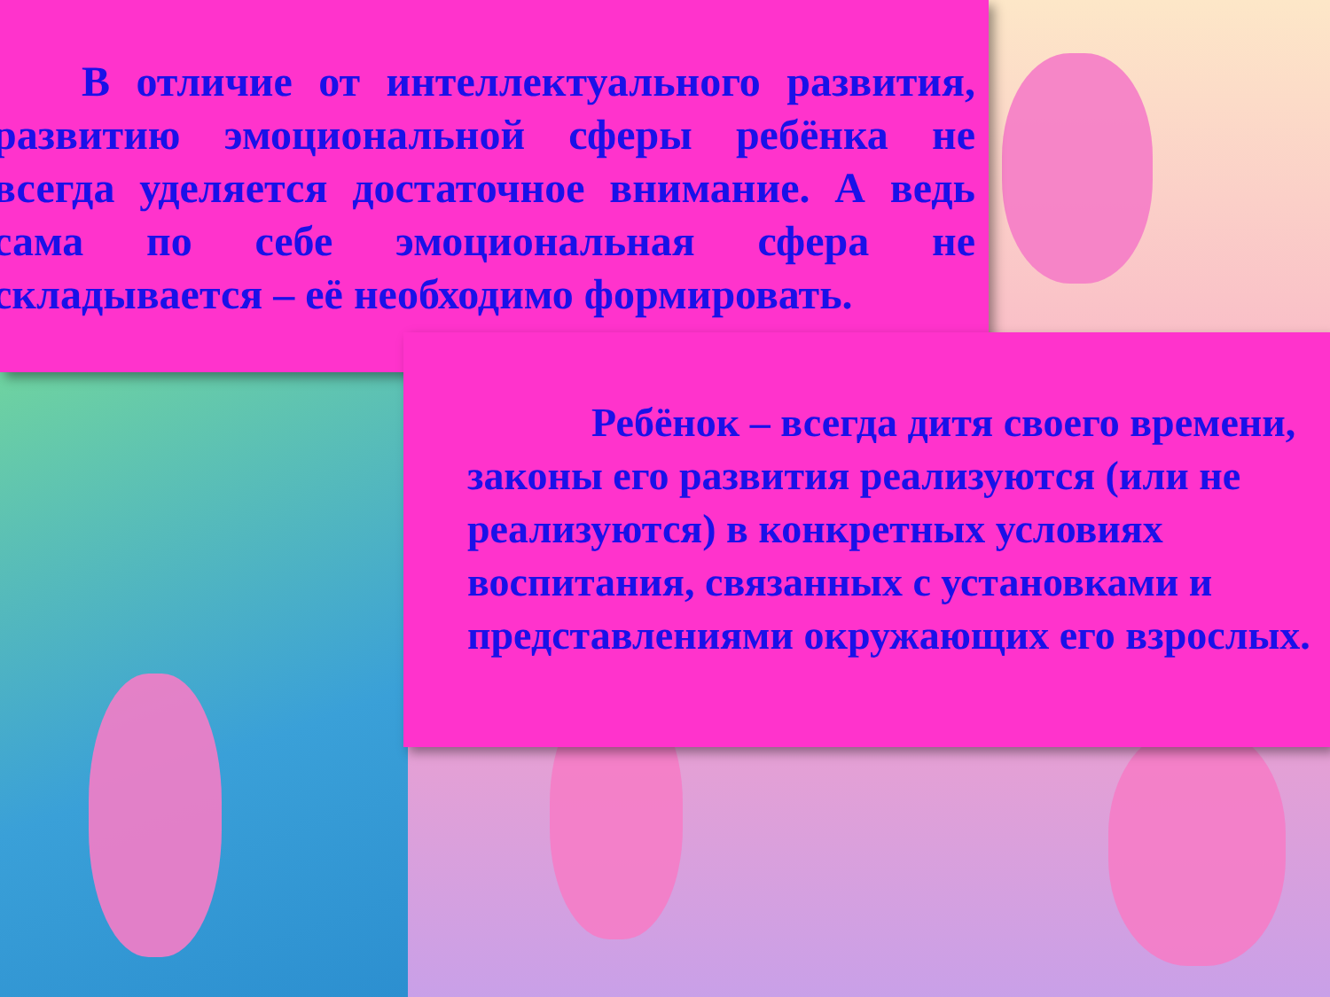В отличие от интеллектуального развития, развитию эмоциональной сферы ребёнка не всегда уделяется достаточное внимание. А ведь сама по себе эмоциональная сфера не складывается – её необходимо формировать.
Ребёнок – всегда дитя своего времени, законы его развития реализуются (или не реализуются) в конкретных условиях воспитания, связанных с установками и представлениями окружающих его взрослых.